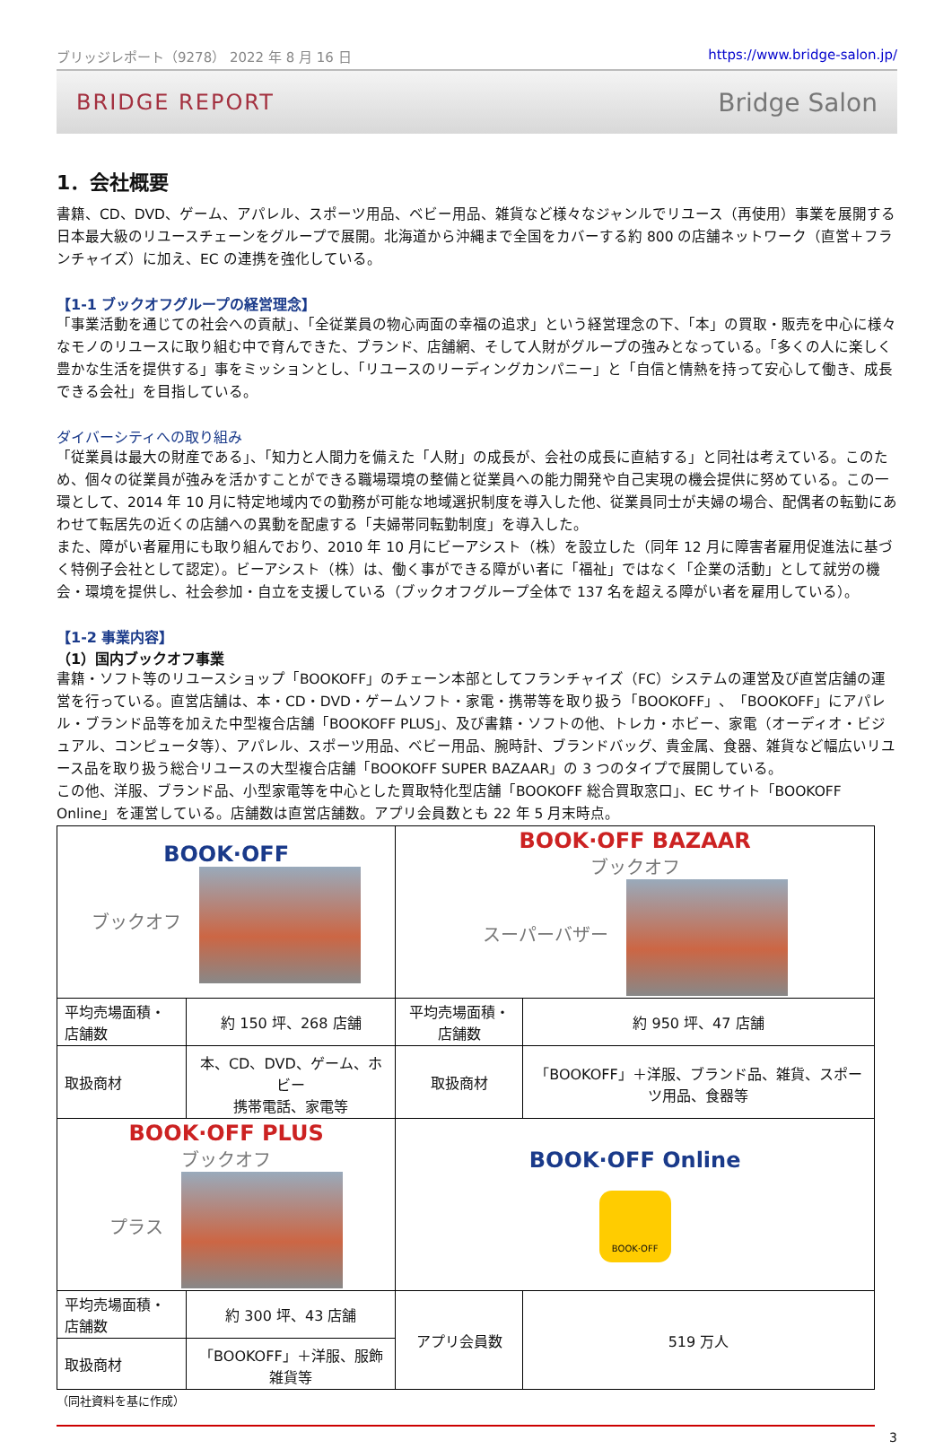ブリッジレポート（9278） 2022 年 8 月 16 日 https://www.bridge-salon.jp/
BRIDGE REPORT Bridge Salon
1．会社概要
書籍、CD、DVD、ゲーム、アパレル、スポーツ用品、ベビー用品、雑貨など様々なジャンルでリユース（再使用）事業を展開する日本最大級のリユースチェーンをグループで展開。北海道から沖縄まで全国をカバーする約 800 の店舗ネットワーク（直営＋フランチャイズ）に加え、EC の連携を強化している。
【1-1 ブックオフグループの経営理念】
「事業活動を通じての社会への貢献」、「全従業員の物心両面の幸福の追求」という経営理念の下、「本」の買取・販売を中心に様々なモノのリユースに取り組む中で育んできた、ブランド、店舗網、そして人財がグループの強みとなっている。「多くの人に楽しく豊かな生活を提供する」事をミッションとし、「リユースのリーディングカンパニー」と「自信と情熱を持って安心して働き、成長できる会社」を目指している。
ダイバーシティへの取り組み
「従業員は最大の財産である」、「知力と人間力を備えた「人財」の成長が、会社の成長に直結する」と同社は考えている。このため、個々の従業員が強みを活かすことができる職場環境の整備と従業員への能力開発や自己実現の機会提供に努めている。この一環として、2014 年 10 月に特定地域内での勤務が可能な地域選択制度を導入した他、従業員同士が夫婦の場合、配偶者の転勤にあわせて転居先の近くの店舗への異動を配慮する「夫婦帯同転勤制度」を導入した。
また、障がい者雇用にも取り組んでおり、2010 年 10 月にビーアシスト（株）を設立した（同年 12 月に障害者雇用促進法に基づく特例子会社として認定）。ビーアシスト（株）は、働く事ができる障がい者に「福祉」ではなく「企業の活動」として就労の機会・環境を提供し、社会参加・自立を支援している（ブックオフグループ全体で 137 名を超える障がい者を雇用している）。
【1-2 事業内容】
（1）国内ブックオフ事業
書籍・ソフト等のリユースショップ「BOOKOFF」のチェーン本部としてフランチャイズ（FC）システムの運営及び直営店舗の運営を行っている。直営店舗は、本・CD・DVD・ゲームソフト・家電・携帯等を取り扱う「BOOKOFF」、「BOOKOFF」にアパレル・ブランド品等を加えた中型複合店舗「BOOKOFF PLUS」、及び書籍・ソフトの他、トレカ・ホビー、家電（オーディオ・ビジュアル、コンピュータ等）、アパレル、スポーツ用品、ベビー用品、腕時計、ブランドバッグ、貴金属、食器、雑貨など幅広いリユース品を取り扱う総合リユースの大型複合店舗「BOOKOFF SUPER BAZAAR」の 3 つのタイプで展開している。
この他、洋服、ブランド品、小型家電等を中心とした買取特化型店舗「BOOKOFF 総合買取窓口」、EC サイト「BOOKOFF Online」を運営している。店舗数は直営店舗数。アプリ会員数とも 22 年 5 月末時点。
| BOOK·OFF ブックオフ | | BOOK·OFF BAZAAR ブックオフ スーパーバザー | |
| 平均売場面積・店舗数 | 約 150 坪、268 店舗 | 平均売場面積・店舗数 | 約 950 坪、47 店舗 |
| 取扱商材 | 本、CD、DVD、ゲーム、ホビー 携帯電話、家電等 | 取扱商材 | 「BOOKOFF」＋洋服、ブランド品、雑貨、スポーツ用品、食器等 |
| BOOK·OFF PLUS ブックオフ プラス | | BOOK·OFF Online BOOK·OFF | |
| 平均売場面積・店舗数 | 約 300 坪、43 店舗 | アプリ会員数 | 519 万人 |
| 取扱商材 | 「BOOKOFF」＋洋服、服飾雑貨等 | | |
（同社資料を基に作成）
3